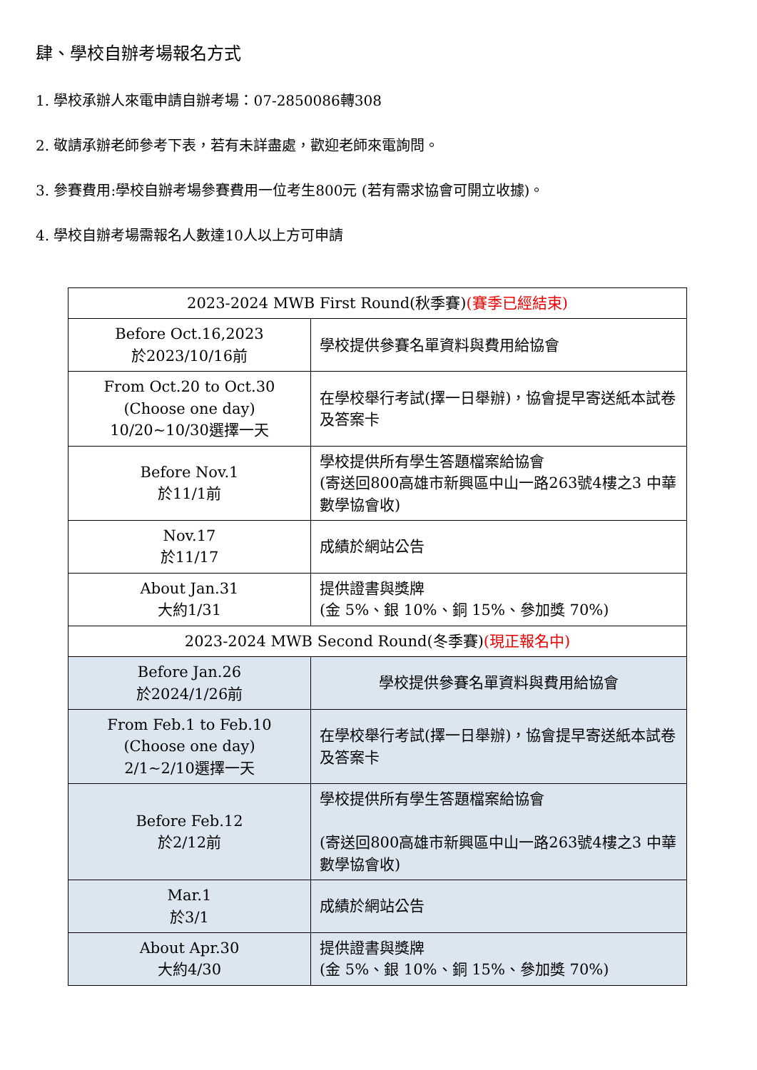肆、學校自辦考場報名方式
1. 學校承辦人來電申請自辦考場：07-2850086轉308
2. 敬請承辦老師參考下表，若有未詳盡處，歡迎老師來電詢問。
3. 參賽費用:學校自辦考場參賽費用一位考生800元 (若有需求協會可開立收據)。
4. 學校自辦考場需報名人數達10人以上方可申請
| 2023-2024 MWB First Round(秋季賽) (賽季已經結束) | |
| Before Oct.16,2023 於2023/10/16前 | 學校提供參賽名單資料與費用給協會 |
| From Oct.20 to Oct.30 (Choose one day) 10/20~10/30選擇一天 | 在學校舉行考試(擇一日舉辦)，協會提早寄送紙本試卷及答案卡 |
| Before Nov.1 於11/1前 | 學校提供所有學生答題檔案給協會 (寄送回800高雄市新興區中山一路263號4樓之3 中華數學協會收) |
| Nov.17 於11/17 | 成績於網站公告 |
| About Jan.31 大約1/31 | 提供證書與獎牌 (金 5%、銀 10%、銅 15%、參加獎 70%) |
| 2023-2024 MWB Second Round(冬季賽) (現正報名中) | |
| Before Jan.26 於2024/1/26前 | 學校提供參賽名單資料與費用給協會 |
| From Feb.1 to Feb.10 (Choose one day) 2/1~2/10選擇一天 | 在學校舉行考試(擇一日舉辦)，協會提早寄送紙本試卷及答案卡 |
| Before Feb.12 於2/12前 | 學校提供所有學生答題檔案給協會 (寄送回800高雄市新興區中山一路263號4樓之3 中華數學協會收) |
| Mar.1 於3/1 | 成績於網站公告 |
| About Apr.30 大約4/30 | 提供證書與獎牌 (金 5%、銀 10%、銅 15%、參加獎 70%) |